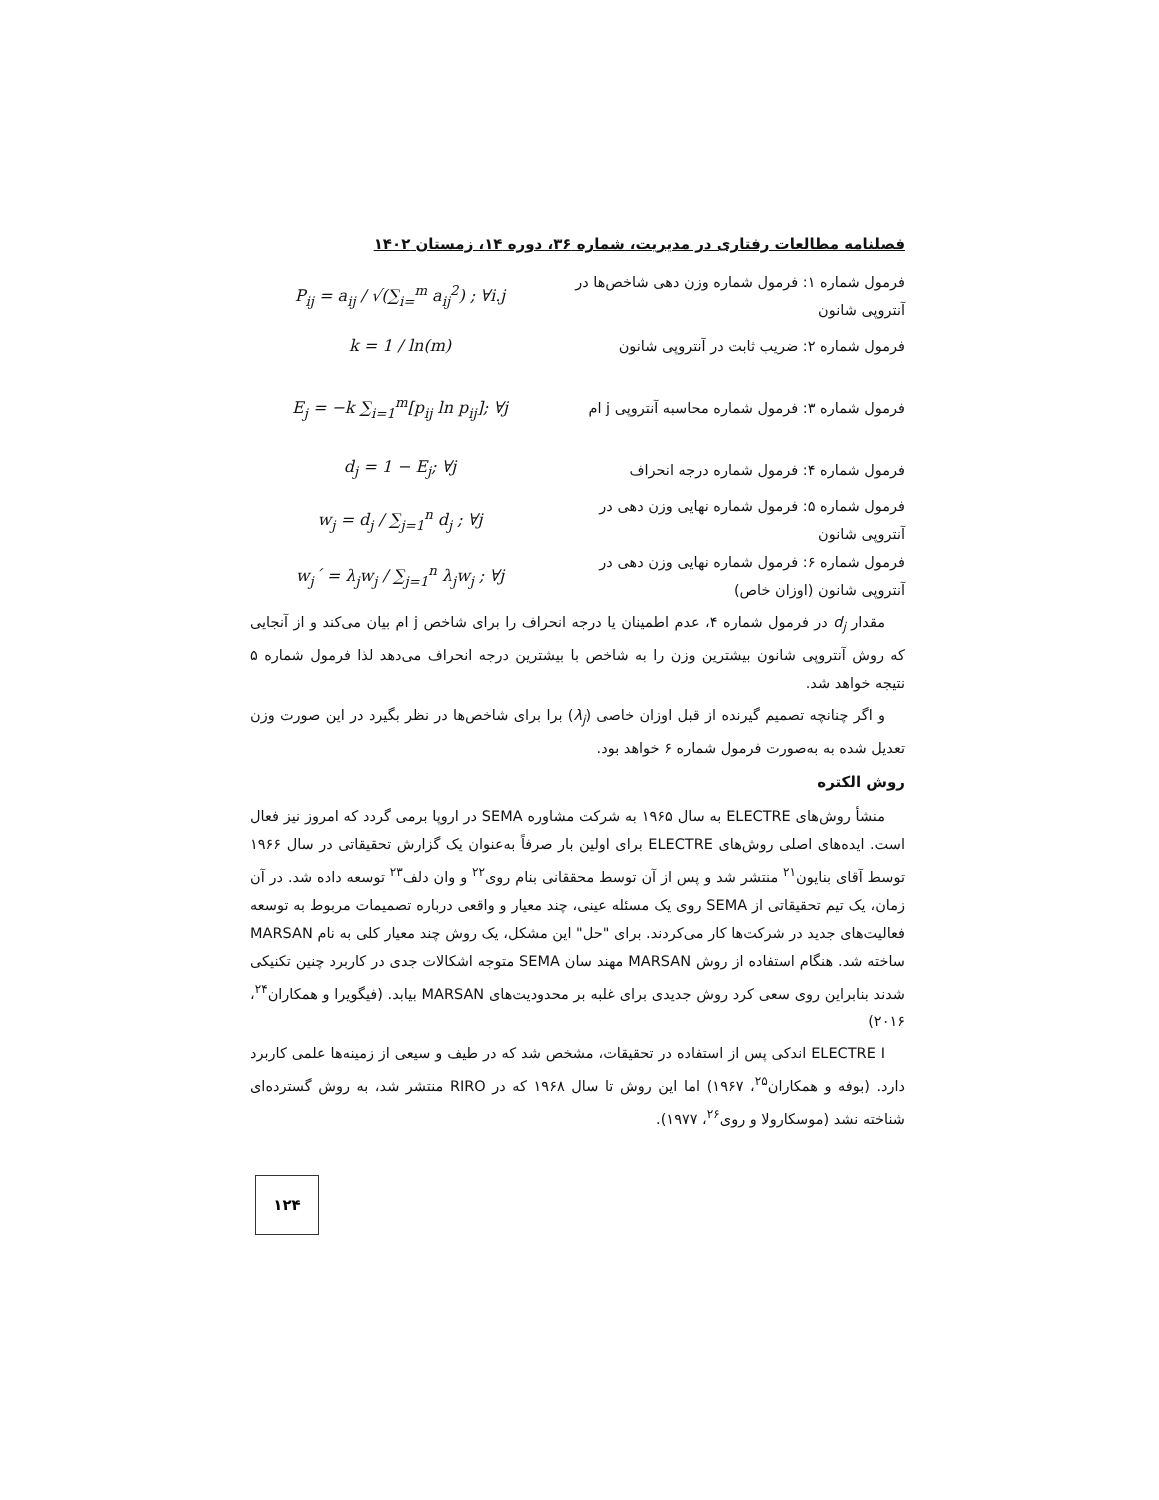فصلنامه مطالعات رفتاری در مدیریت، شماره ۳۶، دوره ۱۴، زمستان ۱۴۰۲
فرمول شماره ۱: فرمول شماره وزن دهی شاخص‌ها در آنتروپی شانون
P<sub>ij</sub> = a<sub>ij</sub> / √(∑<sub>i=</sub><sup>m</sup> a<sub>ij</sub><sup>2</sup>) ; ∀i.j
فرمول شماره ۲: ضریب ثابت در آنتروپی شانون
k = 1 / ln(m)
فرمول شماره ۳: فرمول شماره محاسبه آنتروپی j ام
E<sub>j</sub> = −k ∑<sub>i=1</sub><sup>m</sup>[p<sub>ij</sub> ln p<sub>ij</sub>]; ∀j
فرمول شماره ۴: فرمول شماره درجه انحراف d<sub>j</sub> = 1 − E<sub>j</sub>; ∀j
فرمول شماره ۵: فرمول شماره نهایی وزن دهی در آنتروپی شانون
w<sub>j</sub> = d<sub>j</sub> / ∑<sub>j=1</sub><sup>n</sup> d<sub>j</sub> ; ∀j
فرمول شماره ۶: فرمول شماره نهایی وزن دهی در آنتروپی شانون (اوزان خاص)
w<sub>j</sub>´ = λ<sub>j</sub>w<sub>j</sub> / ∑<sub>j=1</sub><sup>n</sup> λ<sub>j</sub>w<sub>j</sub> ; ∀j
مقدار d<sub>j</sub> در فرمول شماره ۴، عدم اطمینان یا درجه انحراف را برای شاخص j ام بیان می‌کند و از آنجایی که روش آنتروپی شانون بیشترین وزن را به شاخص با بیشترین درجه انحراف می‌دهد لذا فرمول شماره ۵ نتیجه خواهد شد.
و اگر چنانچه تصمیم گیرنده از قبل اوزان خاصی (λ<sub>j</sub>) برا برای شاخص‌ها در نظر بگیرد در این صورت وزن تعدیل شده به به‌صورت فرمول شماره ۶ خواهد بود.
روش الکتره
منشأ روش‌های ELECTRE به سال ۱۹۶۵ به شرکت مشاوره SEMA در اروپا برمی گردد که امروز نیز فعال است. ایده‌های اصلی روش‌های ELECTRE برای اولین بار صرفاً به‌عنوان یک گزارش تحقیقاتی در سال ۱۹۶۶ توسط آقای بنایون<sup>۲۱</sup> منتشر شد و پس از آن توسط محققانی بنام روی<sup>۲۲</sup> و وان دلف<sup>۲۳</sup> توسعه داده شد. در آن زمان، یک تیم تحقیقاتی از SEMA روی یک مسئله عینی، چند معیار و واقعی درباره تصمیمات مربوط به توسعه فعالیت‌های جدید در شرکت‌ها کار می‌کردند. برای "حل" این مشکل، یک روش چند معیار کلی به نام MARSAN ساخته شد. هنگام استفاده از روش MARSAN مهند سان SEMA متوجه اشکالات جدی در کاربرد چنین تکنیکی شدند بنابراین روی سعی کرد روش جدیدی برای غلبه بر محدودیت‌های MARSAN بیابد. (فیگویرا و همکاران<sup>۲۴</sup>، ۲۰۱۶)
ELECTRE I اندکی پس از استفاده در تحقیقات، مشخص شد که در طیف و سیعی از زمینه‌ها علمی کاربرد دارد. (بوفه و همکاران<sup>۲۵</sup>، ۱۹۶۷) اما این روش تا سال ۱۹۶۸ که در RIRO منتشر شد، به روش گسترده‌ای شناخته نشد (موسکارولا و روی<sup>۲۶</sup>، ۱۹۷۷).
۱۲۴